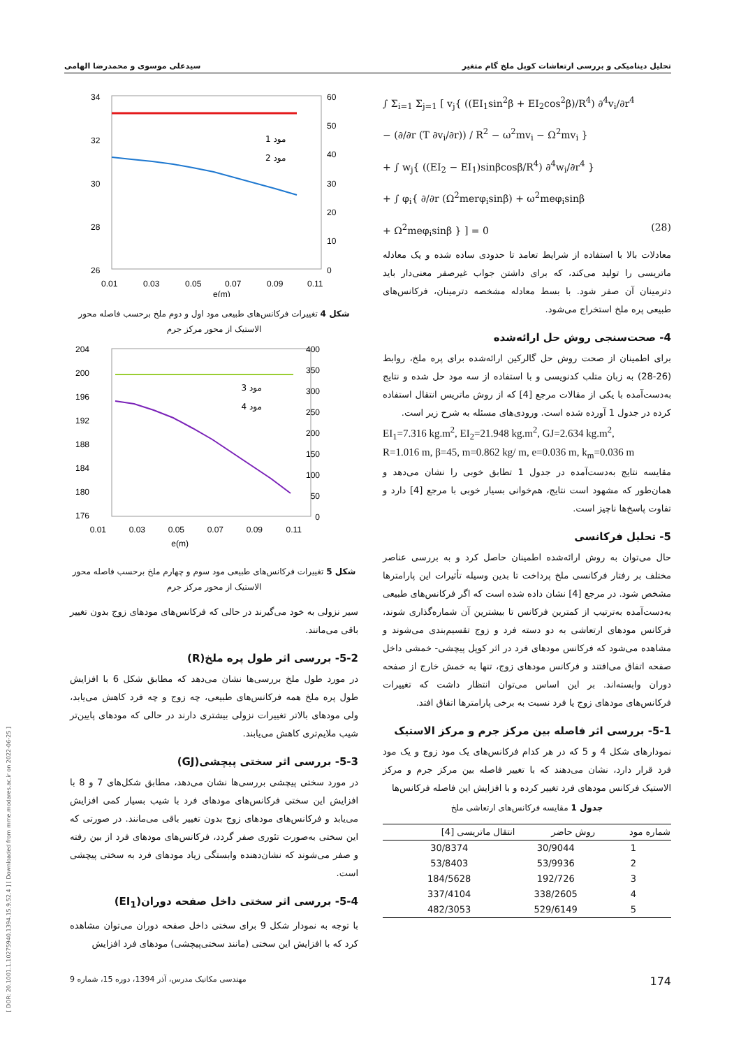تحلیل دینامیکی و بررسی ارتعاشات کوپل ملخ گام متغیر سیدعلی موسوی و محمدرضا الهامی
∫ Σ<sub>i=1</sub> Σ<sub>j=1</sub> [ v<sub>j</sub>{ ((EI<sub>1</sub>sin<sup>2</sup>β + EI<sub>2</sub>cos<sup>2</sup>β)/R<sup>4</sup>) ∂<sup>4</sup>v<sub>i</sub>/∂r<sup>4</sup>
− (∂/∂r (T ∂v<sub>i</sub>/∂r)) / R<sup>2</sup> − ω<sup>2</sup>mv<sub>i</sub> − Ω<sup>2</sup>mv<sub>i</sub> }
+ ∫ w<sub>j</sub>{ ((EI<sub>2</sub> − EI<sub>1</sub>)sinβcosβ/R<sup>4</sup>) ∂<sup>4</sup>w<sub>i</sub>/∂r<sup>4</sup> }
+ ∫ φ<sub>i</sub>{ ∂/∂r (Ω<sup>2</sup>merφ<sub>i</sub>sinβ) + ω<sup>2</sup>meφ<sub>i</sub>sinβ
+ Ω<sup>2</sup>meφ<sub>i</sub>sinβ } ] = 0 (28)
معادلات بالا با استفاده از شرایط تعامد تا حدودی ساده شده و یک معادله ماتریسی را تولید می‌کند، که برای داشتن جواب غیرصفر معنی‌دار باید دترمینان آن صفر شود. با بسط معادله مشخصه دترمینان، فرکانس‌های طبیعی پره ملخ استخراج می‌شود.
4- صحت‌سنجی روش حل ارائه‌شده
برای اطمینان از صحت روش حل گالرکین ارائه‌شده برای پره ملخ، روابط (26-28) به زبان متلب کدنویسی و با استفاده از سه مود حل شده و نتایج به‌دست‌آمده با یکی از مقالات مرجع [4] که از روش ماتریس انتقال استفاده کرده در جدول 1 آورده شده است. ورودی‌های مسئله به شرح زیر است.
EI<sub>1</sub>=7.316 kg.m<sup>2</sup>, EI<sub>2</sub>=21.948 kg.m<sup>2</sup>, GJ=2.634 kg.m<sup>2</sup>,
R=1.016 m, β=45, m=0.862 kg/ m, e=0.036 m, k<sub>m</sub>=0.036 m
مقایسه نتایج به‌دست‌آمده در جدول 1 تطابق خوبی را نشان می‌دهد و همان‌طور که مشهود است نتایج، هم‌خوانی بسیار خوبی با مرجع [4] دارد و تفاوت پاسخ‌ها ناچیز است.
5- تحلیل فرکانسی
حال می‌توان به روش ارائه‌شده اطمینان حاصل کرد و به بررسی عناصر مختلف بر رفتار فرکانسی ملخ پرداخت تا بدین وسیله تأثیرات این پارامترها مشخص شود. در مرجع [4] نشان داده شده است که اگر فرکانس‌های طبیعی به‌دست‌آمده به‌ترتیب از کمترین فرکانس تا بیشترین آن شماره‌گذاری شوند، فرکانس مودهای ارتعاشی به دو دسته فرد و زوج تقسیم‌بندی می‌شوند و مشاهده می‌شود که فرکانس مودهای فرد در اثر کوپل پیچشی- خمشی داخل صفحه اتفاق می‌افتند و فرکانس مودهای زوج، تنها به خمش خارج از صفحه دوران وابسته‌اند. بر این اساس می‌توان انتظار داشت که تغییرات فرکانس‌های مودهای زوج یا فرد نسبت به برخی پارامترها اتفاق افتد.
5-1- بررسی اثر فاصله بین مرکز جرم و مرکز الاستیک
نمودارهای شکل 4 و 5 که در هر کدام فرکانس‌های یک مود زوج و یک مود فرد قرار دارد، نشان می‌دهند که با تغییر فاصله بین مرکز جرم و مرکز الاستیک فرکانس مودهای فرد تغییر کرده و با افزایش این فاصله فرکانس‌ها
جدول 1 مقایسه فرکانس‌های ارتعاشی ملخ
| شماره مود | روش حاضر | انتقال ماتریسی [4] |
| --- | --- | --- |
| 1 | 30/9044 | 30/8374 |
| 2 | 53/9936 | 53/8403 |
| 3 | 192/726 | 184/5628 |
| 4 | 338/2605 | 337/4104 |
| 5 | 529/6149 | 482/3053 |
34
32
30
28
26
60
50
40
30
20
10
0
0.01
0.03
0.05
0.07
0.09
0.11
e(m)
مود 1
مود 2
شکل 4 تغییرات فرکانس‌های طبیعی مود اول و دوم ملخ برحسب فاصله محور الاستیک از محور مرکز جرم
204
200
196
192
188
184
180
176
400
350
300
250
200
150
100
50
0
0.01
0.03
0.05
0.07
0.09
0.11
e(m)
مود 3
مود 4
شکل 5 تغییرات فرکانس‌های طبیعی مود سوم و چهارم ملخ برحسب فاصله محور الاستیک از محور مرکز جرم
سیر نزولی به خود می‌گیرند در حالی که فرکانس‌های مودهای زوج بدون تغییر باقی می‌مانند.
5-2- بررسی اثر طول پره ملخ(R)
در مورد طول ملخ بررسی‌ها نشان می‌دهد که مطابق شکل 6 با افزایش طول پره ملخ همه فرکانس‌های طبیعی، چه زوج و چه فرد کاهش می‌یابد، ولی مودهای بالاتر تغییرات نزولی بیشتری دارند در حالی که مودهای پایین‌تر شیب ملایم‌تری کاهش می‌یابند.
5-3- بررسی اثر سختی پیچشی(GJ)
در مورد سختی پیچشی بررسی‌ها نشان می‌دهد، مطابق شکل‌های 7 و 8 با افزایش این سختی فرکانس‌های مودهای فرد با شیب بسیار کمی افزایش می‌یابد و فرکانس‌های مودهای زوج بدون تغییر باقی می‌مانند. در صورتی که این سختی به‌صورت تئوری صفر گردد، فرکانس‌های مودهای فرد از بین رفته و صفر می‌شوند که نشان‌دهنده وابستگی زیاد مودهای فرد به سختی پیچشی است.
5-4- بررسی اثر سختی داخل صفحه دوران(EI<sub>1</sub>)
با توجه به نمودار شکل 9 برای سختی داخل صفحه دوران می‌توان مشاهده کرد که با افزایش این سختی (مانند سختی‌پیچشی) مودهای فرد افزایش
174 مهندسی مکانیک مدرس، آذر 1394، دوره 15، شماره 9
[ DOR: 20.1001.1.10275940.1394.15.9.52.4 ] [ Downloaded from mme.modares.ac.ir on 2022-06-25 ]